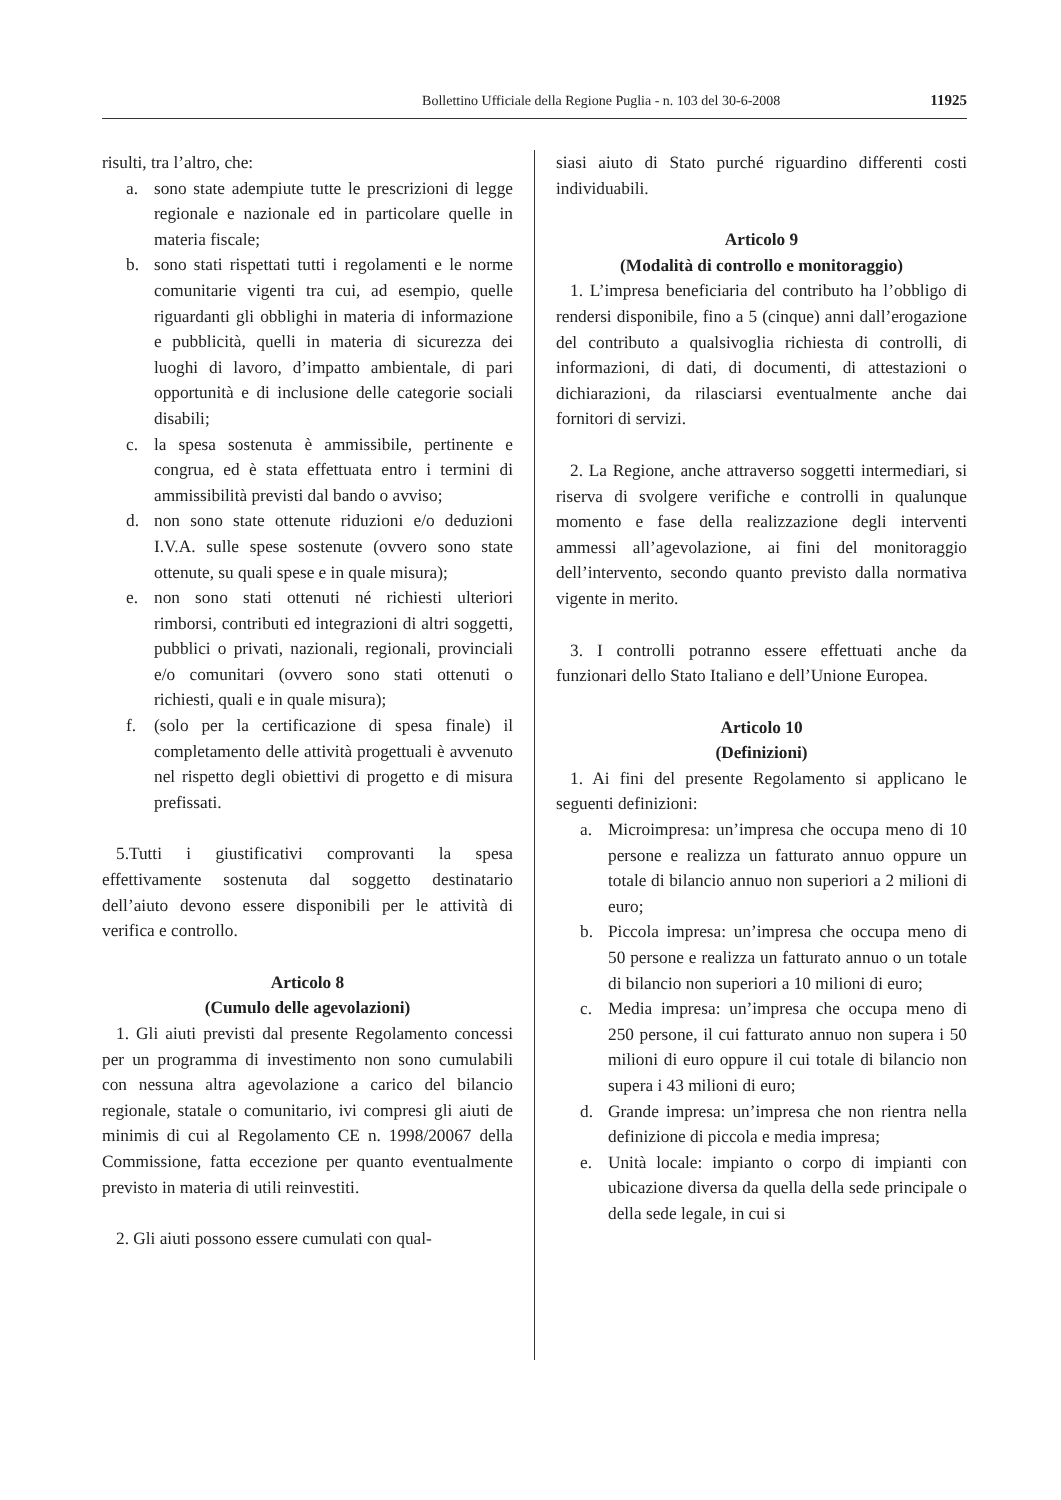Bollettino Ufficiale della Regione Puglia - n. 103 del 30-6-2008 11925
risulti, tra l’altro, che:
a. sono state adempiute tutte le prescrizioni di legge regionale e nazionale ed in particolare quelle in materia fiscale;
b. sono stati rispettati tutti i regolamenti e le norme comunitarie vigenti tra cui, ad esempio, quelle riguardanti gli obblighi in materia di informazione e pubblicità, quelli in materia di sicurezza dei luoghi di lavoro, d’impatto ambientale, di pari opportunità e di inclusione delle categorie sociali disabili;
c. la spesa sostenuta è ammissibile, pertinente e congrua, ed è stata effettuata entro i termini di ammissibilità previsti dal bando o avviso;
d. non sono state ottenute riduzioni e/o deduzioni I.V.A. sulle spese sostenute (ovvero sono state ottenute, su quali spese e in quale misura);
e. non sono stati ottenuti né richiesti ulteriori rimborsi, contributi ed integrazioni di altri soggetti, pubblici o privati, nazionali, regionali, provinciali e/o comunitari (ovvero sono stati ottenuti o richiesti, quali e in quale misura);
f. (solo per la certificazione di spesa finale) il completamento delle attività progettuali è avvenuto nel rispetto degli obiettivi di progetto e di misura prefissati.
5.Tutti i giustificativi comprovanti la spesa effettivamente sostenuta dal soggetto destinatario dell’aiuto devono essere disponibili per le attività di verifica e controllo.
Articolo 8
(Cumulo delle agevolazioni)
1. Gli aiuti previsti dal presente Regolamento concessi per un programma di investimento non sono cumulabili con nessuna altra agevolazione a carico del bilancio regionale, statale o comunitario, ivi compresi gli aiuti de minimis di cui al Regolamento CE n. 1998/20067 della Commissione, fatta eccezione per quanto eventualmente previsto in materia di utili reinvestiti.
2. Gli aiuti possono essere cumulati con qual-
siasi aiuto di Stato purché riguardino differenti costi individuabili.
Articolo 9
(Modalità di controllo e monitoraggio)
1. L’impresa beneficiaria del contributo ha l’obbligo di rendersi disponibile, fino a 5 (cinque) anni dall’erogazione del contributo a qualsivoglia richiesta di controlli, di informazioni, di dati, di documenti, di attestazioni o dichiarazioni, da rilasciarsi eventualmente anche dai fornitori di servizi.
2. La Regione, anche attraverso soggetti intermediari, si riserva di svolgere verifiche e controlli in qualunque momento e fase della realizzazione degli interventi ammessi all’agevolazione, ai fini del monitoraggio dell’intervento, secondo quanto previsto dalla normativa vigente in merito.
3. I controlli potranno essere effettuati anche da funzionari dello Stato Italiano e dell’Unione Europea.
Articolo 10
(Definizioni)
1. Ai fini del presente Regolamento si applicano le seguenti definizioni:
a. Microimpresa: un’impresa che occupa meno di 10 persone e realizza un fatturato annuo oppure un totale di bilancio annuo non superiori a 2 milioni di euro;
b. Piccola impresa: un’impresa che occupa meno di 50 persone e realizza un fatturato annuo o un totale di bilancio non superiori a 10 milioni di euro;
c. Media impresa: un’impresa che occupa meno di 250 persone, il cui fatturato annuo non supera i 50 milioni di euro oppure il cui totale di bilancio non supera i 43 milioni di euro;
d. Grande impresa: un’impresa che non rientra nella definizione di piccola e media impresa;
e. Unità locale: impianto o corpo di impianti con ubicazione diversa da quella della sede principale o della sede legale, in cui si